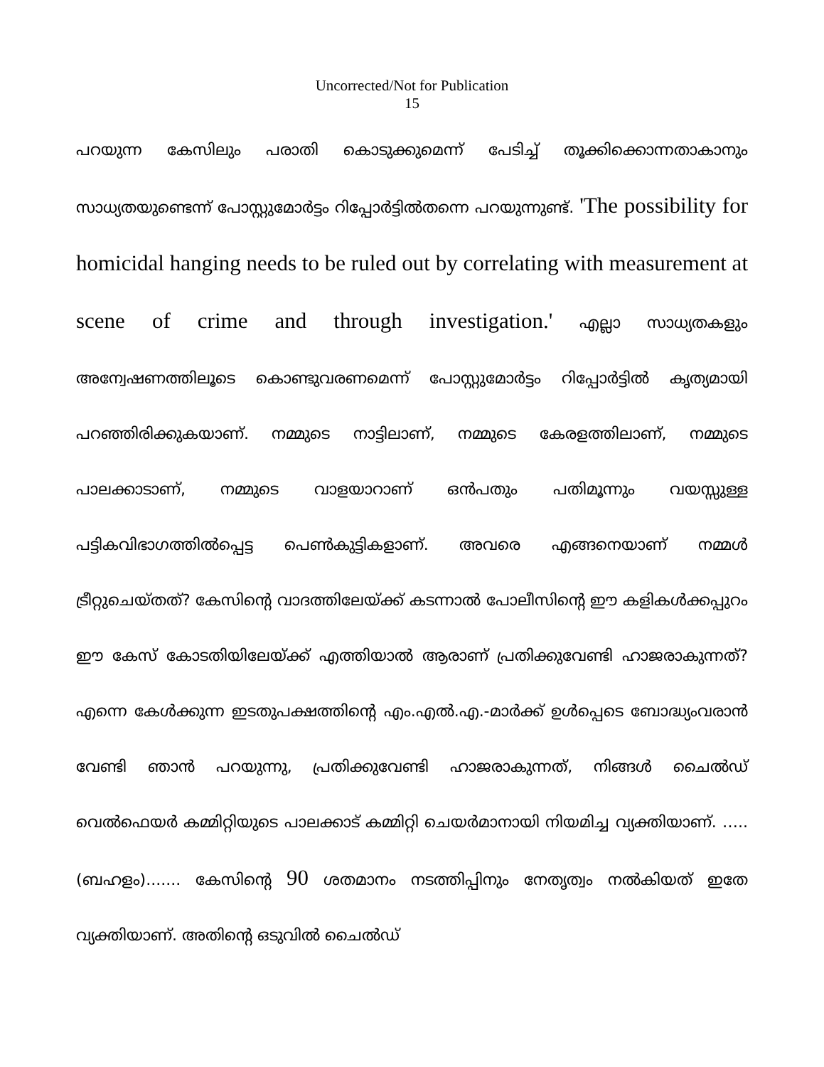Uncorrected/Not for Publication
15
പറയുന്ന കേസിലും പരാതി കൊടുക്കുമെന്ന് പേടിച്ച് തൂക്കിക്കൊന്നതാകാനും സാധ്യതയുണ്ടെന്ന് പോസ്റ്റുമോർട്ടം റിപ്പോർട്ടിൽതന്നെ പറയുന്നുണ്ട്. 'The possibility for homicidal hanging needs to be ruled out by correlating with measurement at scene of crime and through investigation.' എല്ലാ സാധ്യതകളും അന്വേഷണത്തിലൂടെ കൊണ്ടുവരണമെന്ന് പോസ്റ്റുമോർട്ടം റിപ്പോർട്ടിൽ കൃത്യമായി പറഞ്ഞിരിക്കുകയാണ്. നമ്മുടെ നാട്ടിലാണ്, നമ്മുടെ കേരളത്തിലാണ്, നമ്മുടെ പാലക്കാടാണ്, നമ്മുടെ വാളയാറാണ് ഒൻപതും പതിമൂന്നും വയസ്സുള്ള പട്ടികവിഭാഗത്തിൽപ്പെട്ട പെൺകുട്ടികളാണ്. അവരെ എങ്ങനെയാണ് നമ്മൾ ട്രീറ്റുചെയ്തത്? കേസിന്റെ വാദത്തിലേയ്ക്ക് കടന്നാൽ പോലീസിന്റെ ഈ കളികൾക്കപ്പുറം ഈ കേസ് കോടതിയിലേയ്ക്ക് എത്തിയാൽ ആരാണ് പ്രതിക്കുവേണ്ടി ഹാജരാകുന്നത്? എന്നെ കേൾക്കുന്ന ഇടതുപക്ഷത്തിന്റെ എം.എൽ.എ.-മാർക്ക് ഉൾപ്പെടെ ബോദ്ധ്യംവരാൻ വേണ്ടി ഞാൻ പറയുന്നു, പ്രതിക്കുവേണ്ടി ഹാജരാകുന്നത്, നിങ്ങൾ ചൈൽഡ് വെൽഫെയർ കമ്മിറ്റിയുടെ പാലക്കാട് കമ്മിറ്റി ചെയർമാനായി നിയമിച്ച വ്യക്തിയാണ്. ….. (ബഹളം)....... കേസിന്റെ 90 ശതമാനം നടത്തിപ്പിനും നേതൃത്വം നൽകിയത് ഇതേ വ്യക്തിയാണ്. അതിന്റെ ഒടുവിൽ ചൈൽഡ്